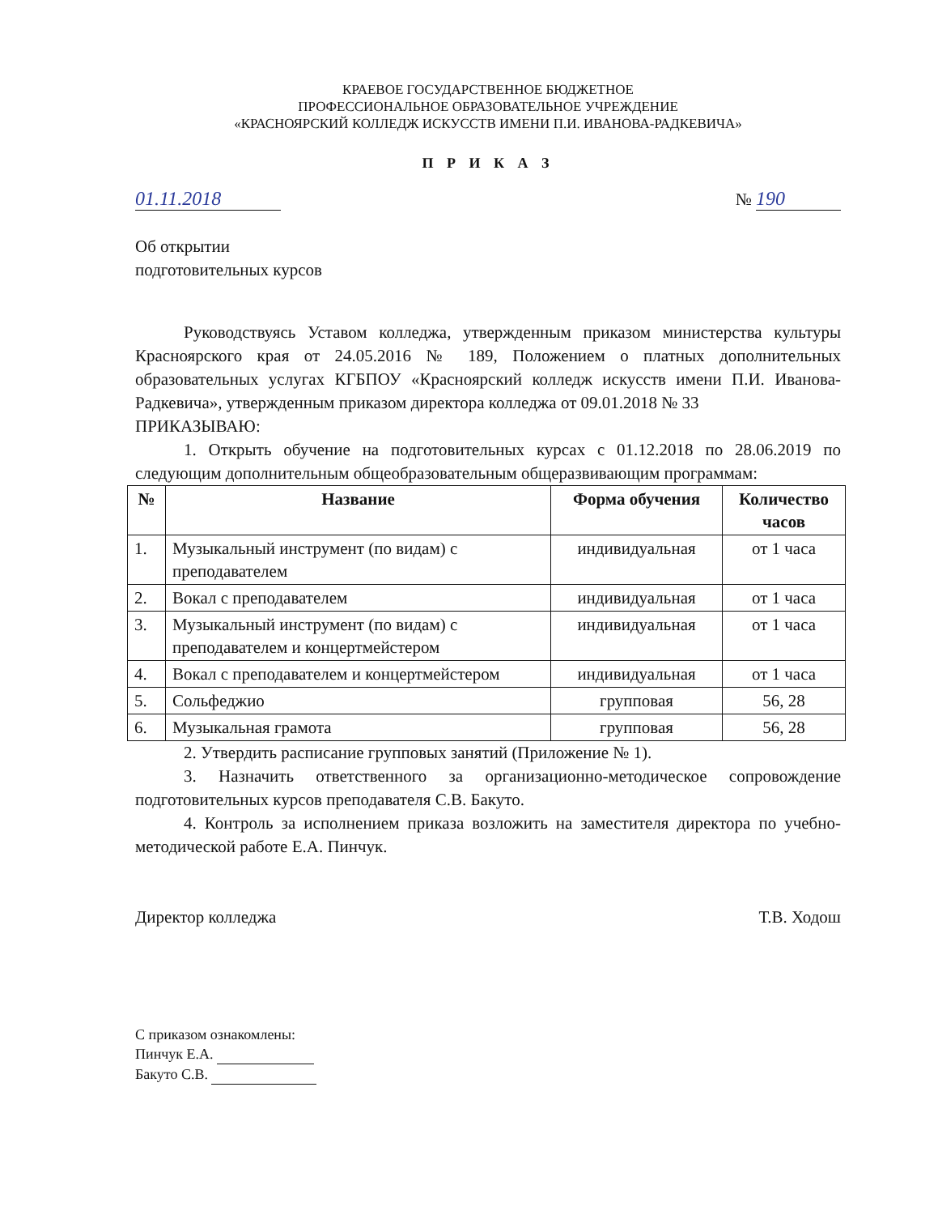КРАЕВОЕ ГОСУДАРСТВЕННОЕ БЮДЖЕТНОЕ
ПРОФЕССИОНАЛЬНОЕ ОБРАЗОВАТЕЛЬНОЕ УЧРЕЖДЕНИЕ
«КРАСНОЯРСКИЙ КОЛЛЕДЖ ИСКУССТВ ИМЕНИ П.И. ИВАНОВА-РАДКЕВИЧА»
П Р И К А З
01.11.2018 № 190
Об открытии
подготовительных курсов
Руководствуясь Уставом колледжа, утвержденным приказом министерства культуры Красноярского края от 24.05.2016 № 189, Положением о платных дополнительных образовательных услугах КГБПОУ «Красноярский колледж искусств имени П.И. Иванова-Радкевича», утвержденным приказом директора колледжа от 09.01.2018 № 33
ПРИКАЗЫВАЮ:
1. Открыть обучение на подготовительных курсах с 01.12.2018 по 28.06.2019 по следующим дополнительным общеобразовательным общеразвивающим программам:
| № | Название | Форма обучения | Количество часов |
| --- | --- | --- | --- |
| 1. | Музыкальный инструмент (по видам) с преподавателем | индивидуальная | от 1 часа |
| 2. | Вокал с преподавателем | индивидуальная | от 1 часа |
| 3. | Музыкальный инструмент (по видам) с преподавателем и концертмейстером | индивидуальная | от 1 часа |
| 4. | Вокал с преподавателем и концертмейстером | индивидуальная | от 1 часа |
| 5. | Сольфеджио | групповая | 56, 28 |
| 6. | Музыкальная грамота | групповая | 56, 28 |
2. Утвердить расписание групповых занятий (Приложение № 1).
3. Назначить ответственного за организационно-методическое сопровождение подготовительных курсов преподавателя С.В. Бакуто.
4. Контроль за исполнением приказа возложить на заместителя директора по учебно-методической работе Е.А. Пинчук.
Директор колледжа Т.В. Ходош
С приказом ознакомлены:
Пинчук Е.А.
Бакуто С.В.